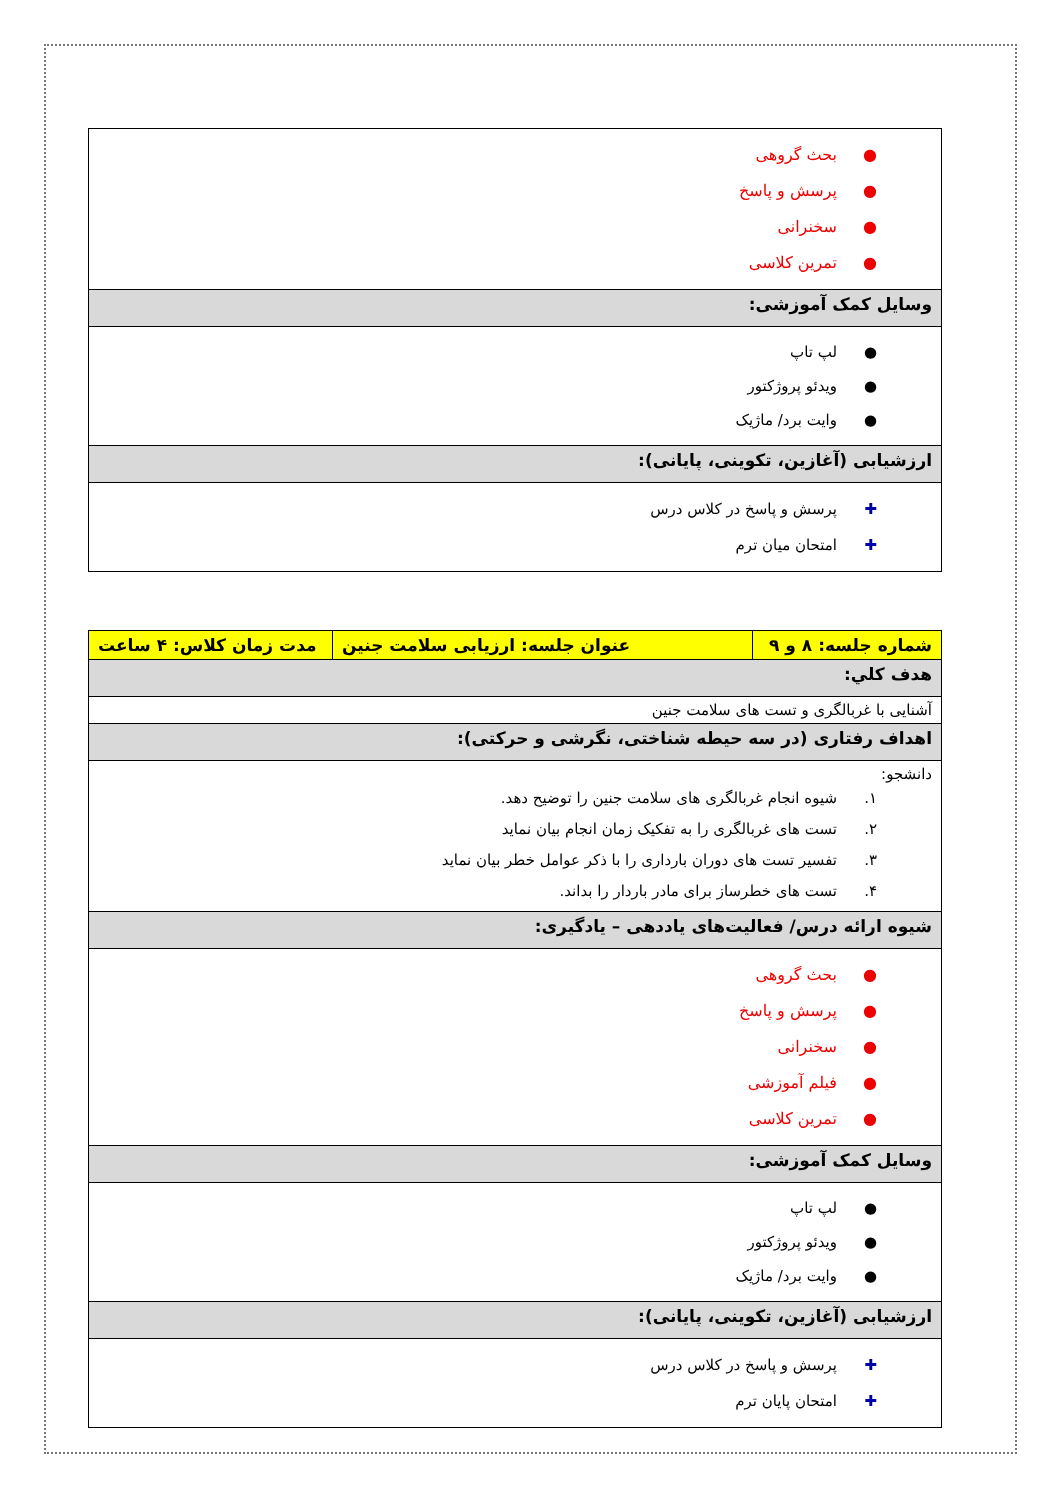| ● بحث گروهی ● پرسش و پاسخ ● سخنرانی ● تمرین کلاسی |
| وسایل کمک آموزشی: |
| ● لپ تاپ ● ویدئو پروژکتور ● وایت برد/ ماژیک |
| ارزشیابی (آغازین، تکوینی، پایانی): |
| ✚ پرسش و پاسخ در کلاس درس ✚ امتحان میان ترم |
| شماره جلسه: ۸ و ۹ | عنوان جلسه: ارزیابی سلامت جنین | مدت زمان کلاس: ۴ ساعت |
| هدف کلي: | | |
| آشنایی با غربالگری و تست های سلامت جنین | | |
| اهداف رفتاری (در سه حیطه شناختی، نگرشی و حرکتی): | | |
| دانشجو: ۱. شیوه انجام غربالگری های سلامت جنین را توضیح دهد. ۲. تست های غربالگری را به تفکیک زمان انجام بیان نماید ۳. تفسیر تست های دوران بارداری را با ذکر عوامل خطر بیان نماید ۴. تست های خطرساز برای مادر باردار را بداند. | | |
| شیوه ارائه درس/ فعالیت‌های یاددهی – یادگیری: | | |
| ● بحث گروهی ● پرسش و پاسخ ● سخنرانی ● فیلم آموزشی ● تمرین کلاسی | | |
| وسایل کمک آموزشی: | | |
| ● لپ تاپ ● ویدئو پروژکتور ● وایت برد/ ماژیک | | |
| ارزشیابی (آغازین، تکوینی، پایانی): | | |
| ✚ پرسش و پاسخ در کلاس درس ✚ امتحان پایان ترم | | |